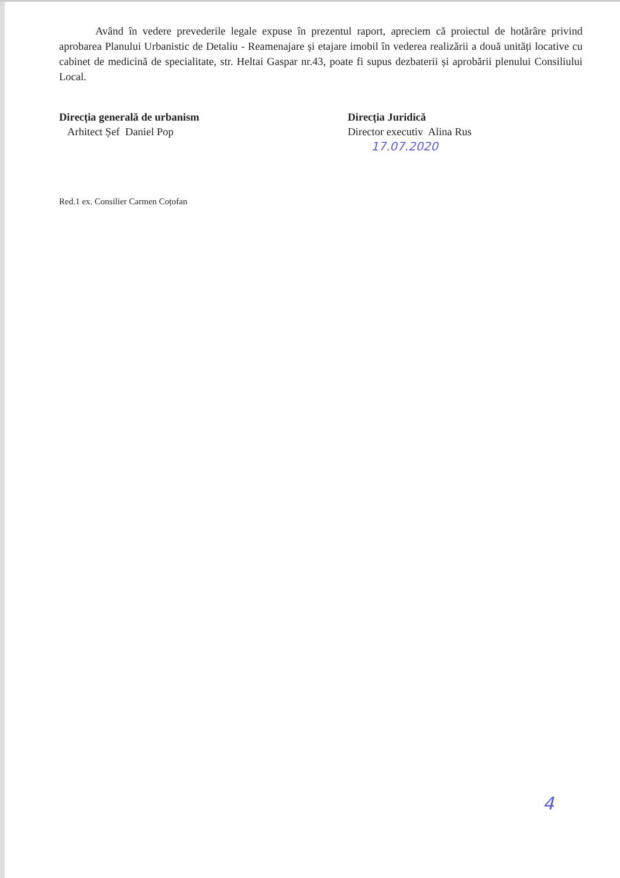Având în vedere prevederile legale expuse în prezentul raport, apreciem că proiectul de hotărâre privind aprobarea Planului Urbanistic de Detaliu - Reamenajare și etajare imobil în vederea realizării a două unități locative cu cabinet de medicină de specialitate, str. Heltai Gaspar nr.43, poate fi supus dezbaterii și aprobării plenului Consiliului Local.
Direcția generală de urbanism
Arhitect Șef Daniel Pop
Direcția Juridică
Director executiv Alina Rus
17.07.2020
Red.1 ex. Consilier Carmen Coțofan
4